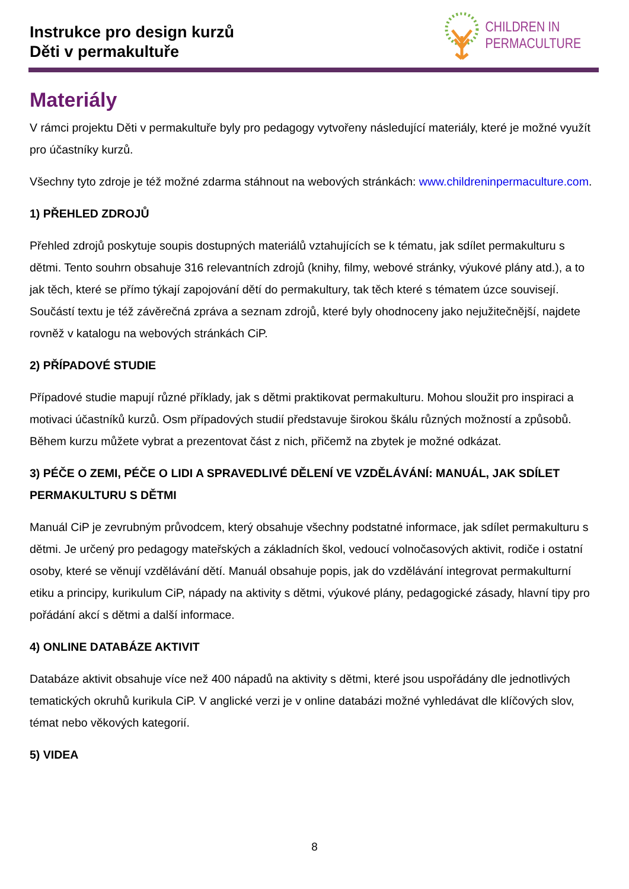Instrukce pro design kurzů
Děti v permakultuře
CHILDREN IN
PERMACULTURE
Materiály
V rámci projektu Děti v permakultuře byly pro pedagogy vytvořeny následující materiály, které je možné využít pro účastníky kurzů.
Všechny tyto zdroje je též možné zdarma stáhnout na webových stránkách: www.childreninpermaculture.com.
1) PŘEHLED ZDROJŮ
Přehled zdrojů poskytuje soupis dostupných materiálů vztahujících se k tématu, jak sdílet permakulturu s dětmi. Tento souhrn obsahuje 316 relevantních zdrojů (knihy, filmy, webové stránky, výukové plány atd.), a to jak těch, které se přímo týkají zapojování dětí do permakultury, tak těch které s tématem úzce souvisejí. Součástí textu je též závěrečná zpráva a seznam zdrojů, které byly ohodnoceny jako nejužitečnější, najdete rovněž v katalogu na webových stránkách CiP.
2) PŘÍPADOVÉ STUDIE
Případové studie mapují různé příklady, jak s dětmi praktikovat permakulturu. Mohou sloužit pro inspiraci a motivaci účastníků kurzů. Osm případových studií představuje širokou škálu různých možností a způsobů. Během kurzu můžete vybrat a prezentovat část z nich, přičemž na zbytek je možné odkázat.
3) PÉČE O ZEMI, PÉČE O LIDI A SPRAVEDLIVÉ DĚLENÍ VE VZDĚLÁVÁNÍ: MANUÁL, JAK SDÍLET PERMAKULTURU S DĚTMI
Manuál CiP je zevrubným průvodcem, který obsahuje všechny podstatné informace, jak sdílet permakulturu s dětmi. Je určený pro pedagogy mateřských a základních škol, vedoucí volnočasových aktivit, rodiče i ostatní osoby, které se věnují vzdělávání dětí. Manuál obsahuje popis, jak do vzdělávání integrovat permakulturní etiku a principy, kurikulum CiP, nápady na aktivity s dětmi, výukové plány, pedagogické zásady, hlavní tipy pro pořádání akcí s dětmi a další informace.
4) ONLINE DATABÁZE AKTIVIT
Databáze aktivit obsahuje více než 400 nápadů na aktivity s dětmi, které jsou uspořádány dle jednotlivých tematických okruhů kurikula CiP. V anglické verzi je v online databázi možné vyhledávat dle klíčových slov, témat nebo věkových kategorií.
5) VIDEA
8